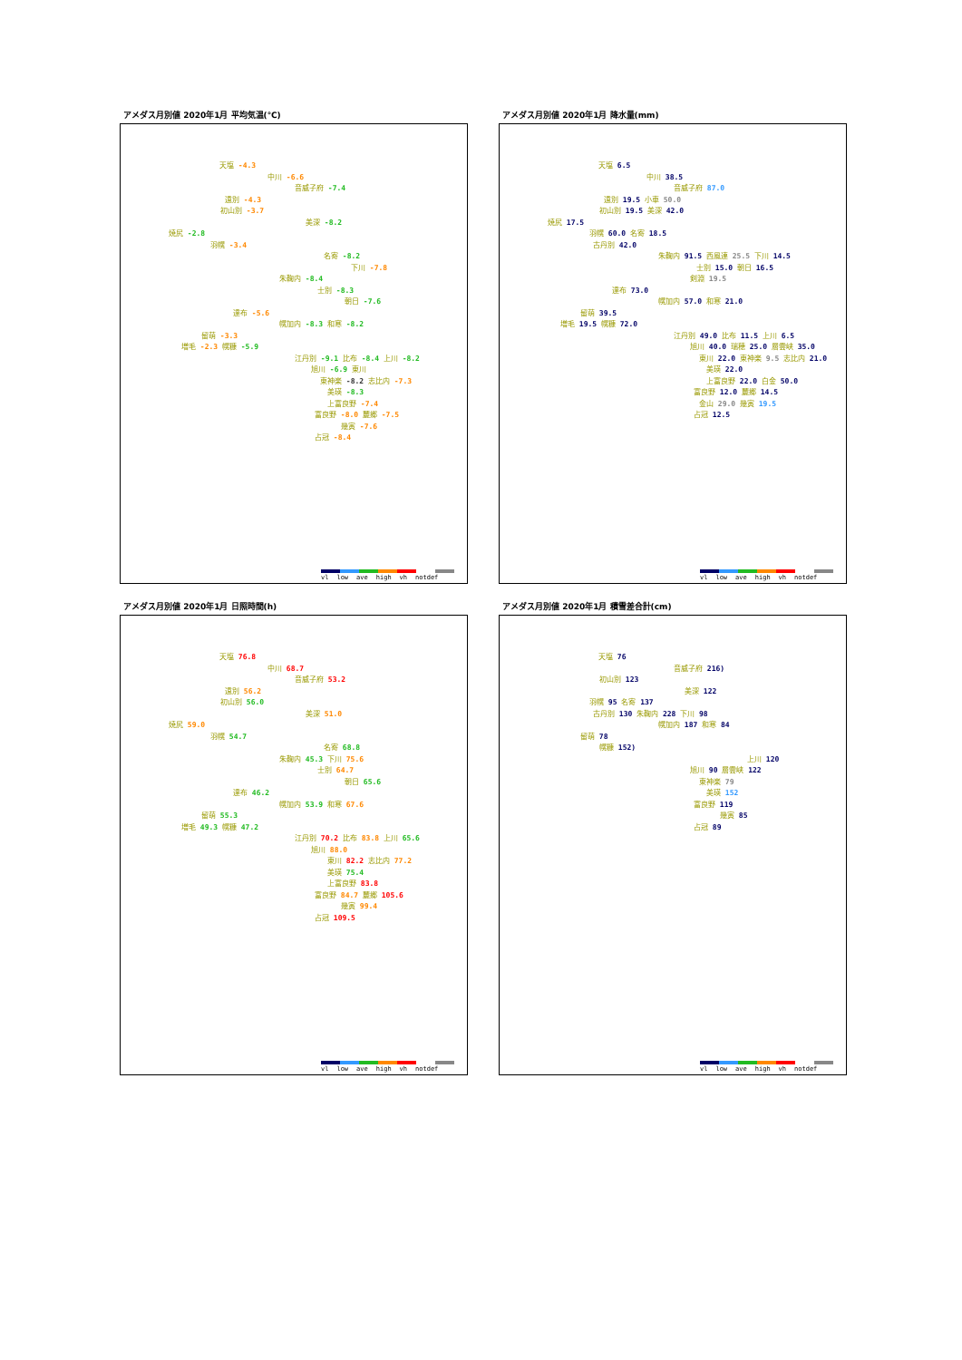アメダス月別値 2020年1月 平均気温(℃)
天塩 -4.3
中川 -6.6
音威子府 -7.4
遠別 -4.3
初山別 -3.7
美深 -8.2
焼尻 -2.8
羽幌 -3.4
名寄 -8.2
下川 -7.8
朱鞠内 -8.4
士別 -8.3
朝日 -7.6
達布 -5.6
幌加内 -8.3 和寒 -8.2
留萌 -3.3
増毛 -2.3 幌糠 -5.9
江丹別 -9.1 比布 -8.4 上川 -8.2
旭川 -6.9 東川
東神楽 -8.2 志比内 -7.3
美瑛 -8.3
上富良野 -7.4
富良野 -8.0 麓郷 -7.5
幾寅 -7.6
占冠 -8.4
vl low ave high vh notdef
アメダス月別値 2020年1月 降水量(mm)
天塩 6.5
中川 38.5
音威子府 87.0
遠別 19.5 小車 50.0
初山別 19.5 美深 42.0
焼尻 17.5
羽幌 60.0 名寄 18.5
古丹別 42.0
朱鞠内 91.5 西風連 25.5 下川 14.5
士別 15.0 朝日 16.5
剣淵 19.5
達布 73.0
幌加内 57.0 和寒 21.0
留萌 39.5
増毛 19.5 幌糠 72.0
江丹別 49.0 比布 11.5 上川 6.5
旭川 40.0 瑞穂 25.0 層雲峡 35.0
東川 22.0 東神楽 9.5 志比内 21.0
美瑛 22.0
上富良野 22.0 白金 50.0
富良野 12.0 麓郷 14.5
金山 29.0 幾寅 19.5
占冠 12.5
vl low ave high vh notdef
アメダス月別値 2020年1月 日照時間(h)
天塩 76.8
中川 68.7
音威子府 53.2
遠別 56.2
初山別 56.0
美深 51.0
焼尻 59.0
羽幌 54.7
名寄 68.8
朱鞠内 45.3 下川 75.6
士別 64.7
朝日 65.6
達布 46.2
幌加内 53.9 和寒 67.6
留萌 55.3
増毛 49.3 幌糠 47.2
江丹別 70.2 比布 83.8 上川 65.6
旭川 88.0
東川 82.2 志比内 77.2
美瑛 75.4
上富良野 83.8
富良野 84.7 麓郷 105.6
幾寅 99.4
占冠 109.5
vl low ave high vh notdef
アメダス月別値 2020年1月 積雪差合計(cm)
天塩 76
音威子府 216)
初山別 123
美深 122
羽幌 95 名寄 137
古丹別 130 朱鞠内 228 下川 98
幌加内 187 和寒 84
留萌 78
幌糠 152)
上川 120
旭川 90 層雲峡 122
東神楽 79
美瑛 152
富良野 119
幾寅 85
占冠 89
vl low ave high vh notdef